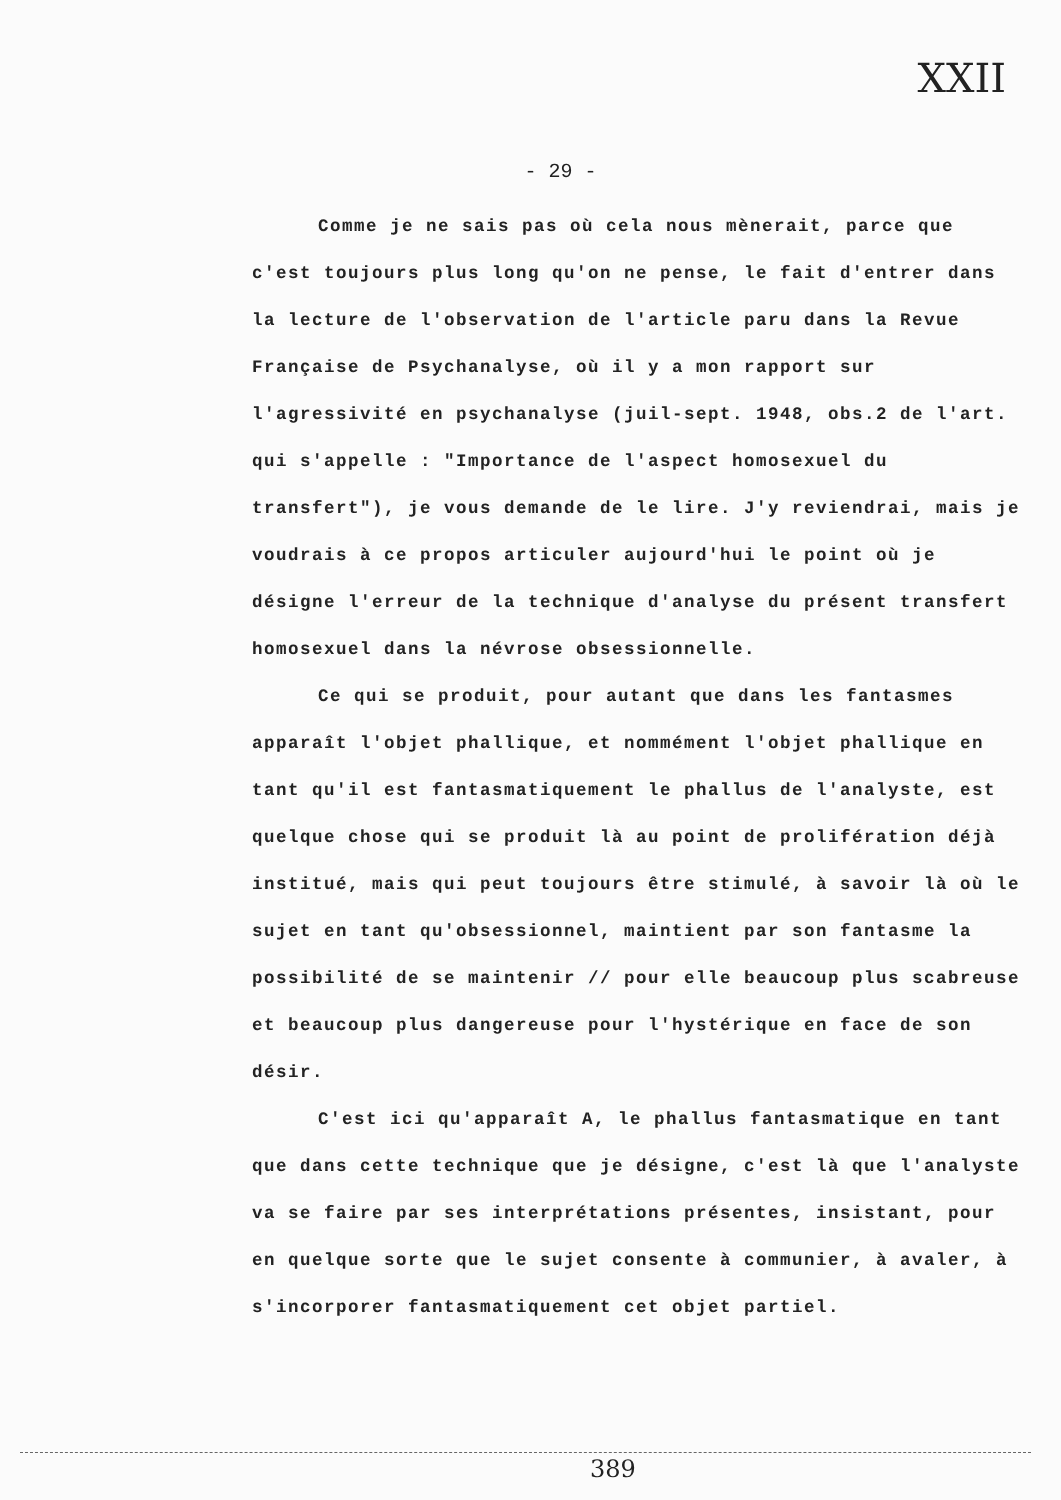XXII
- 29 -
Comme je ne sais pas où cela nous mènerait, parce que c'est toujours plus long qu'on ne pense, le fait d'entrer dans la lecture de l'observation de l'article paru dans la Revue Française de Psychanalyse, où il y a mon rapport sur l'agressivité en psychanalyse (juil-sept. 1948, obs.2 de l'art. qui s'appelle : "Importance de l'aspect homosexuel du transfert"), je vous demande de le lire. J'y reviendrai, mais je voudrais à ce propos articuler aujourd'hui le point où je désigne l'erreur de la technique d'analyse du présent transfert homosexuel dans la névrose obsessionnelle.
Ce qui se produit, pour autant que dans les fantasmes apparaît l'objet phallique, et nommément l'objet phallique en tant qu'il est fantasmatiquement le phallus de l'analyste, est quelque chose qui se produit là au point de prolifération déjà institué, mais qui peut toujours être stimulé, à savoir là où le sujet en tant qu'obsessionnel, maintient par son fantasme la possibilité de se maintenir // pour elle beaucoup plus scabreuse et beaucoup plus dangereuse pour l'hystérique en face de son désir.
C'est ici qu'apparaît A, le phallus fantasmatique en tant que dans cette technique que je désigne, c'est là que l'analyste va se faire par ses interprétations présentes, insistant, pour en quelque sorte que le sujet consente à communier, à avaler, à s'incorporer fantasmatiquement cet objet partiel.
389